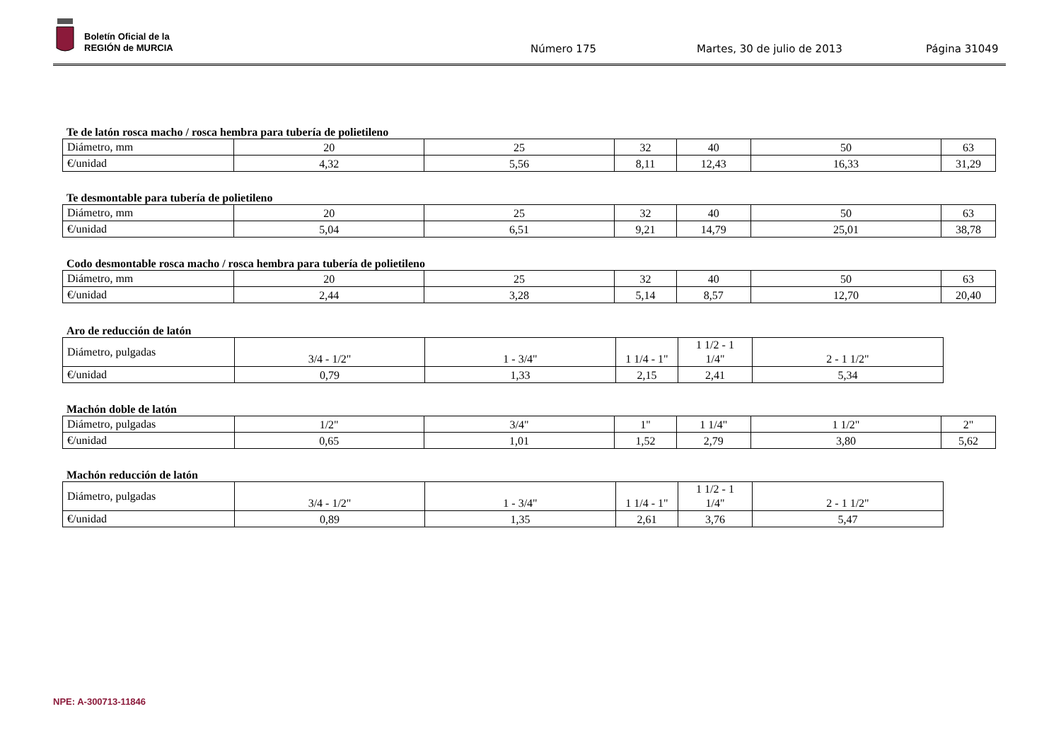Boletín Oficial de la
REGIÓN de MURCIA
Número 175 Martes, 30 de julio de 2013 Página 31049
Te de latón rosca macho / rosca hembra para tubería de polietileno
| Diámetro, mm | 20 | 25 | 32 | 40 | 50 | 63 |
| €/unidad | 4,32 | 5,56 | 8,11 | 12,43 | 16,33 | 31,29 |
Te desmontable para tubería de polietileno
| Diámetro, mm | 20 | 25 | 32 | 40 | 50 | 63 |
| €/unidad | 5,04 | 6,51 | 9,21 | 14,79 | 25,01 | 38,78 |
Codo desmontable rosca macho / rosca hembra para tubería de polietileno
| Diámetro, mm | 20 | 25 | 32 | 40 | 50 | 63 |
| €/unidad | 2,44 | 3,28 | 5,14 | 8,57 | 12,70 | 20,40 |
Aro de reducción de latón
| Diámetro, pulgadas | 3/4 - 1/2" | 1 - 3/4" | 1 1/4 - 1" | 1 1/2 - 1 1/4" | 2 - 1 1/2" |
| €/unidad | 0,79 | 1,33 | 2,15 | 2,41 | 5,34 |
Machón doble de latón
| Diámetro, pulgadas | 1/2" | 3/4" | 1" | 1 1/4" | 1 1/2" | 2" |
| €/unidad | 0,65 | 1,01 | 1,52 | 2,79 | 3,80 | 5,62 |
Machón reducción de latón
| Diámetro, pulgadas | 3/4 - 1/2" | 1 - 3/4" | 1 1/4 - 1" | 1 1/2 - 1 1/4" | 2 - 1 1/2" |
| €/unidad | 0,89 | 1,35 | 2,61 | 3,76 | 5,47 |
NPE: A-300713-11846